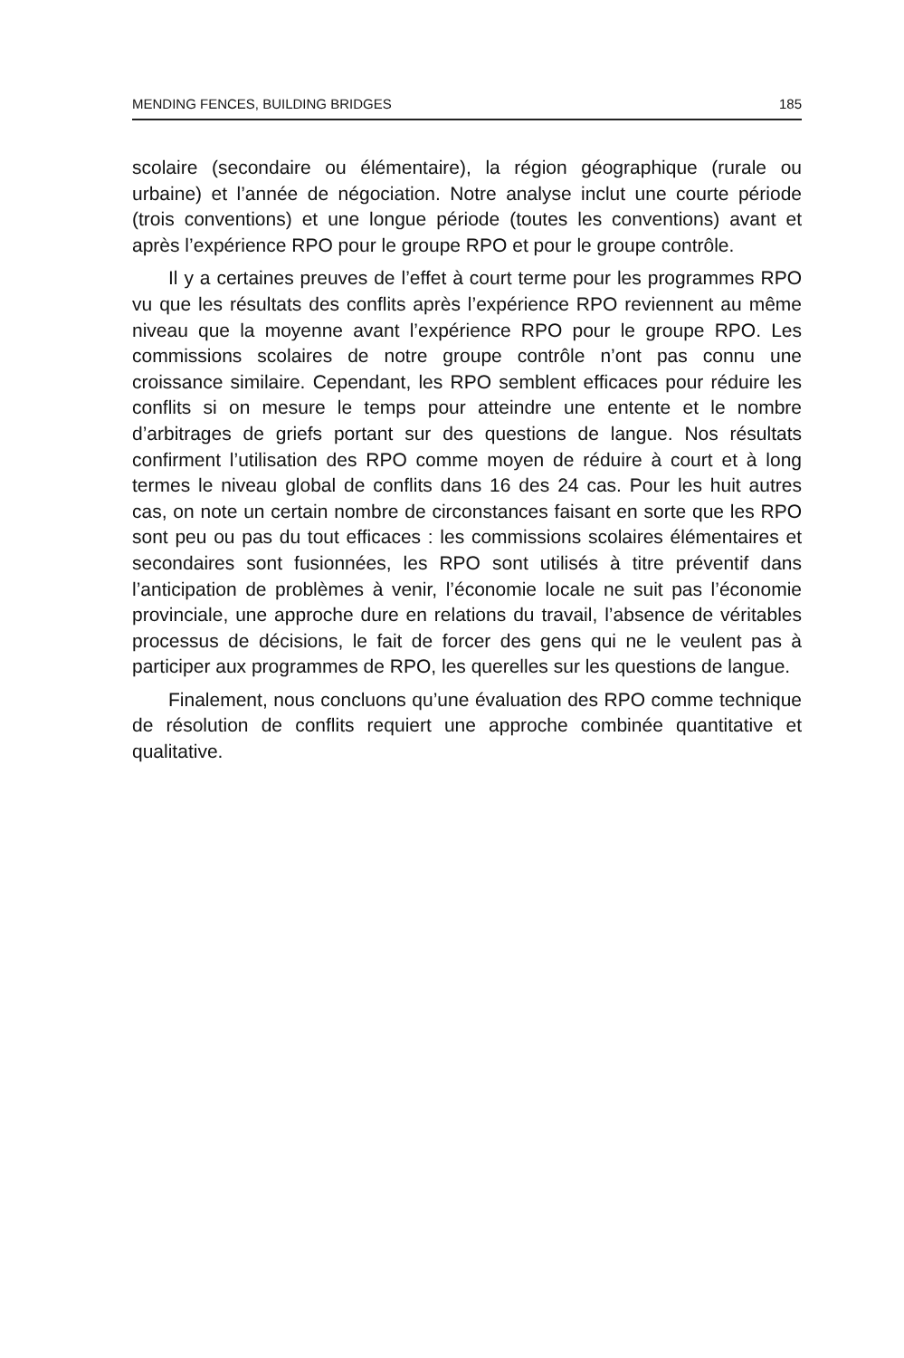MENDING FENCES, BUILDING BRIDGES 185
scolaire (secondaire ou élémentaire), la région géographique (rurale ou urbaine) et l’année de négociation. Notre analyse inclut une courte période (trois conventions) et une longue période (toutes les conventions) avant et après l’expérience RPO pour le groupe RPO et pour le groupe contrôle.
Il y a certaines preuves de l’effet à court terme pour les programmes RPO vu que les résultats des conflits après l’expérience RPO reviennent au même niveau que la moyenne avant l’expérience RPO pour le groupe RPO. Les commissions scolaires de notre groupe contrôle n’ont pas connu une croissance similaire. Cependant, les RPO semblent efficaces pour réduire les conflits si on mesure le temps pour atteindre une entente et le nombre d’arbitrages de griefs portant sur des questions de langue. Nos résultats confirment l’utilisation des RPO comme moyen de réduire à court et à long termes le niveau global de conflits dans 16 des 24 cas. Pour les huit autres cas, on note un certain nombre de circonstances faisant en sorte que les RPO sont peu ou pas du tout efficaces : les commissions scolaires élémentaires et secondaires sont fusionnées, les RPO sont utilisés à titre préventif dans l’anticipation de problèmes à venir, l’économie locale ne suit pas l’économie provinciale, une approche dure en relations du travail, l’absence de véritables processus de décisions, le fait de forcer des gens qui ne le veulent pas à participer aux programmes de RPO, les querelles sur les questions de langue.
Finalement, nous concluons qu’une évaluation des RPO comme technique de résolution de conflits requiert une approche combinée quantitative et qualitative.